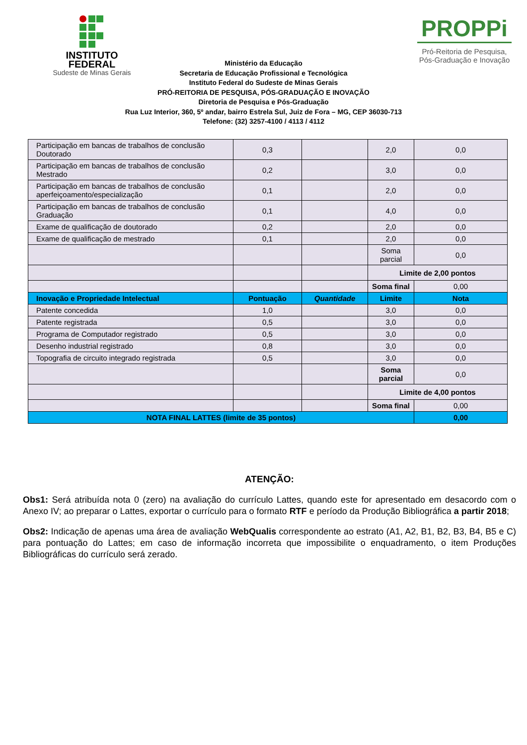INSTITUTO
FEDERAL
Sudeste de Minas Gerais
PROPPi
Pró-Reitoria de Pesquisa,
Pós-Graduação e Inovação
Ministério da Educação
Secretaria de Educação Profissional e Tecnológica
Instituto Federal do Sudeste de Minas Gerais
PRÓ-REITORIA DE PESQUISA, PÓS-GRADUAÇÃO E INOVAÇÃO
Diretoria de Pesquisa e Pós-Graduação
Rua Luz Interior, 360, 5º andar, bairro Estrela Sul, Juiz de Fora – MG, CEP 36030-713
Telefone: (32) 3257-4100 / 4113 / 4112
| Participação em bancas de trabalhos de conclusão Doutorado | 0,3 | | 2,0 | 0,0 |
| Participação em bancas de trabalhos de conclusão Mestrado | 0,2 | | 3,0 | 0,0 |
| Participação em bancas de trabalhos de conclusão aperfeiçoamento/especialização | 0,1 | | 2,0 | 0,0 |
| Participação em bancas de trabalhos de conclusão Graduação | 0,1 | | 4,0 | 0,0 |
| Exame de qualificação de doutorado | 0,2 | | 2,0 | 0,0 |
| Exame de qualificação de mestrado | 0,1 | | 2,0 | 0,0 |
| | | | Soma parcial | 0,0 |
| | | | Limite de 2,00 pontos | |
| | | | Soma final | 0,00 |
| Inovação e Propriedade Intelectual | Pontuação | Quantidade | Limite | Nota |
| Patente concedida | 1,0 | | 3,0 | 0,0 |
| Patente registrada | 0,5 | | 3,0 | 0,0 |
| Programa de Computador registrado | 0,5 | | 3,0 | 0,0 |
| Desenho industrial registrado | 0,8 | | 3,0 | 0,0 |
| Topografia de circuito integrado registrada | 0,5 | | 3,0 | 0,0 |
| | | | Soma parcial | 0,0 |
| | | | Limite de 4,00 pontos | |
| | | | Soma final | 0,00 |
| NOTA FINAL LATTES (limite de 35 pontos) | | | | 0,00 |
ATENÇÃO:
Obs1: Será atribuída nota 0 (zero) na avaliação do currículo Lattes, quando este for apresentado em desacordo com o Anexo IV; ao preparar o Lattes, exportar o currículo para o formato RTF e período da Produção Bibliográfica a partir 2018;
Obs2: Indicação de apenas uma área de avaliação WebQualis correspondente ao estrato (A1, A2, B1, B2, B3, B4, B5 e C) para pontuação do Lattes; em caso de informação incorreta que impossibilite o enquadramento, o item Produções Bibliográficas do currículo será zerado.